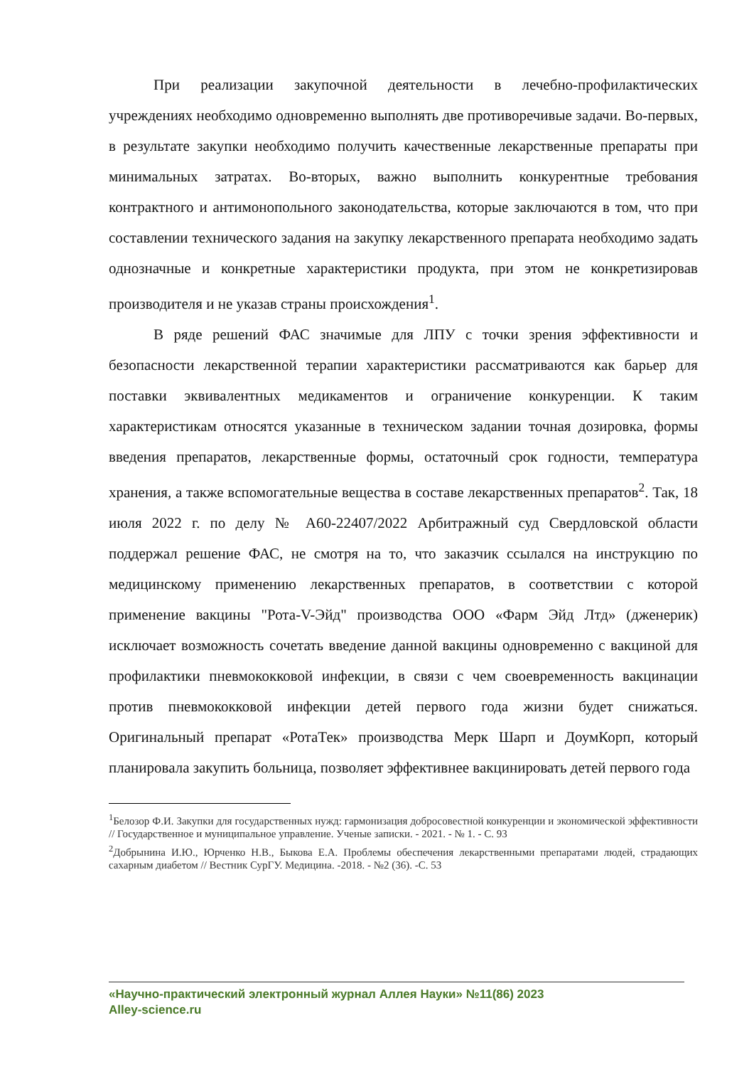При реализации закупочной деятельности в лечебно-профилактических учреждениях необходимо одновременно выполнять две противоречивые задачи. Во-первых, в результате закупки необходимо получить качественные лекарственные препараты при минимальных затратах. Во-вторых, важно выполнить конкурентные требования контрактного и антимонопольного законодательства, которые заключаются в том, что при составлении технического задания на закупку лекарственного препарата необходимо задать однозначные и конкретные характеристики продукта, при этом не конкретизировав производителя и не указав страны происхождения<sup>1</sup>.
В ряде решений ФАС значимые для ЛПУ с точки зрения эффективности и безопасности лекарственной терапии характеристики рассматриваются как барьер для поставки эквивалентных медикаментов и ограничение конкуренции. К таким характеристикам относятся указанные в техническом задании точная дозировка, формы введения препаратов, лекарственные формы, остаточный срок годности, температура хранения, а также вспомогательные вещества в составе лекарственных препаратов<sup>2</sup>. Так, 18 июля 2022 г. по делу № А60-22407/2022 Арбитражный суд Свердловской области поддержал решение ФАС, не смотря на то, что заказчик ссылался на инструкцию по медицинскому применению лекарственных препаратов, в соответствии с которой применение вакцины "Рота-V-Эйд" производства ООО «Фарм Эйд Лтд» (дженерик) исключает возможность сочетать введение данной вакцины одновременно с вакциной для профилактики пневмококковой инфекции, в связи с чем своевременность вакцинации против пневмококковой инфекции детей первого года жизни будет снижаться. Оригинальный препарат «РотаТек» производства Мерк Шарп и ДоумКорп, который планировала закупить больница, позволяет эффективнее вакцинировать детей первого года
<sup>1</sup> Белозор Ф.И. Закупки для государственных нужд: гармонизация добросовестной конкуренции и экономической эффективности // Государственное и муниципальное управление. Ученые записки. - 2021. - № 1. - С. 93
<sup>2</sup> Добрынина И.Ю., Юрченко Н.В., Быкова Е.А. Проблемы обеспечения лекарственными препаратами людей, страдающих сахарным диабетом // Вестник СурГУ. Медицина. -2018. - №2 (36). -С. 53
«Научно-практический электронный журнал Аллея Науки» №11(86) 2023
Alley-science.ru